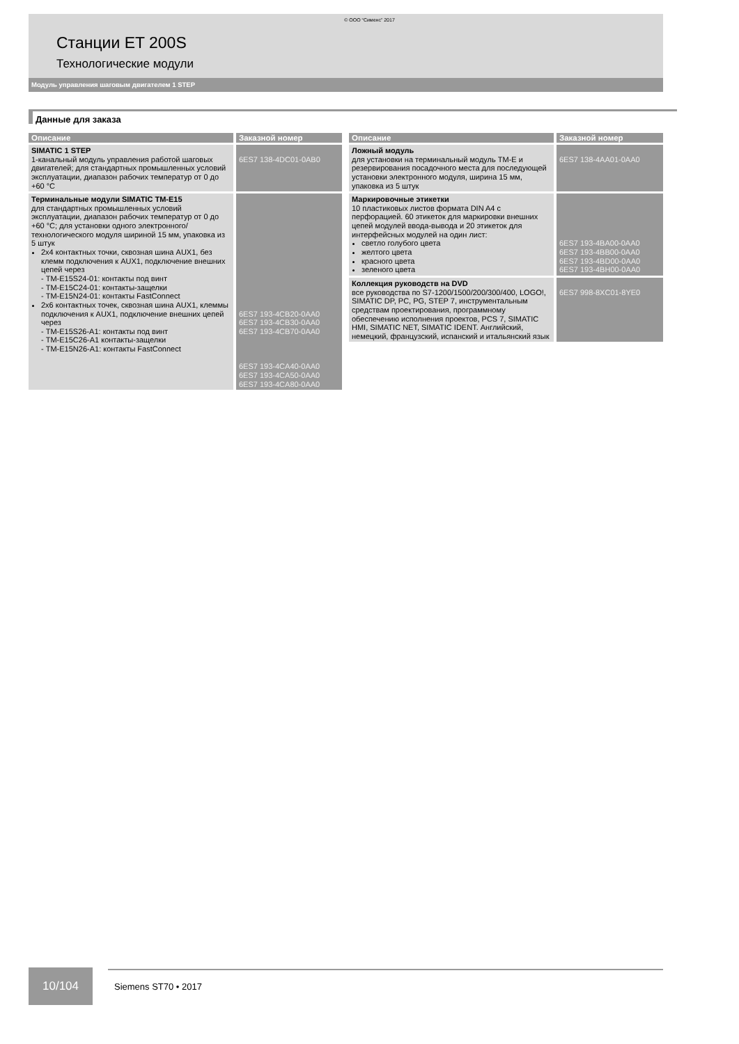© ООО “Сименс” 2017
Станции ET 200S
Технологические модули
Модуль управления шаговым двигателем 1 STEP
Данные для заказа
| Описание | Заказной номер |
| --- | --- |
| SIMATIC 1 STEP 1-канальный модуль управления работой шаговых двигателей; для стандартных промышленных условий эксплуатации, диапазон рабочих температур от 0 до +60 °C | 6ES7 138-4DC01-0AB0 |
| Терминальные модули SIMATIC TM-E15 для стандартных промышленных условий эксплуатации, диапазон рабочих температур от 0 до +60 °C; для установки одного электронного/ технологического модуля шириной 15 мм, упаковка из 5 штук 2x4 контактных точки, сквозная шина AUX1, без клемм подключения к AUX1, подключение внешних цепей через - TM-E15S24-01: контакты под винт - TM-E15C24-01: контакты-защелки - TM-E15N24-01: контакты FastConnect 2x6 контактных точек, сквозная шина AUX1, клеммы подключения к AUX1, подключение внешних цепей через - TM-E15S26-A1: контакты под винт - TM-E15C26-A1 контакты-защелки - TM-E15N26-A1: контакты FastConnect | 6ES7 193-4CB20-0AA0 6ES7 193-4CB30-0AA0 6ES7 193-4CB70-0AA0 6ES7 193-4CA40-0AA0 6ES7 193-4CA50-0AA0 6ES7 193-4CA80-0AA0 |
| Описание | Заказной номер |
| --- | --- |
| Ложный модуль для установки на терминальный модуль TM-E и резервирования посадочного места для последующей установки электронного модуля, ширина 15 мм, упаковка из 5 штук | 6ES7 138-4AA01-0AA0 |
| Маркировочные этикетки 10 пластиковых листов формата DIN A4 с перфорацией. 60 этикеток для маркировки внешних цепей модулей ввода-вывода и 20 этикеток для интерфейсных модулей на один лист: светло голубого цвета желтого цвета красного цвета зеленого цвета | 6ES7 193-4BA00-0AA0 6ES7 193-4BB00-0AA0 6ES7 193-4BD00-0AA0 6ES7 193-4BH00-0AA0 |
| Коллекция руководств на DVD все руководства по S7-1200/1500/200/300/400, LOGO!, SIMATIC DP, PC, PG, STEP 7, инструментальным средствам проектирования, программному обеспечению исполнения проектов, PCS 7, SIMATIC HMI, SIMATIC NET, SIMATIC IDENT. Английский, немецкий, французский, испанский и итальянский язык | 6ES7 998-8XC01-8YE0 |
10/104
Siemens ST70 • 2017